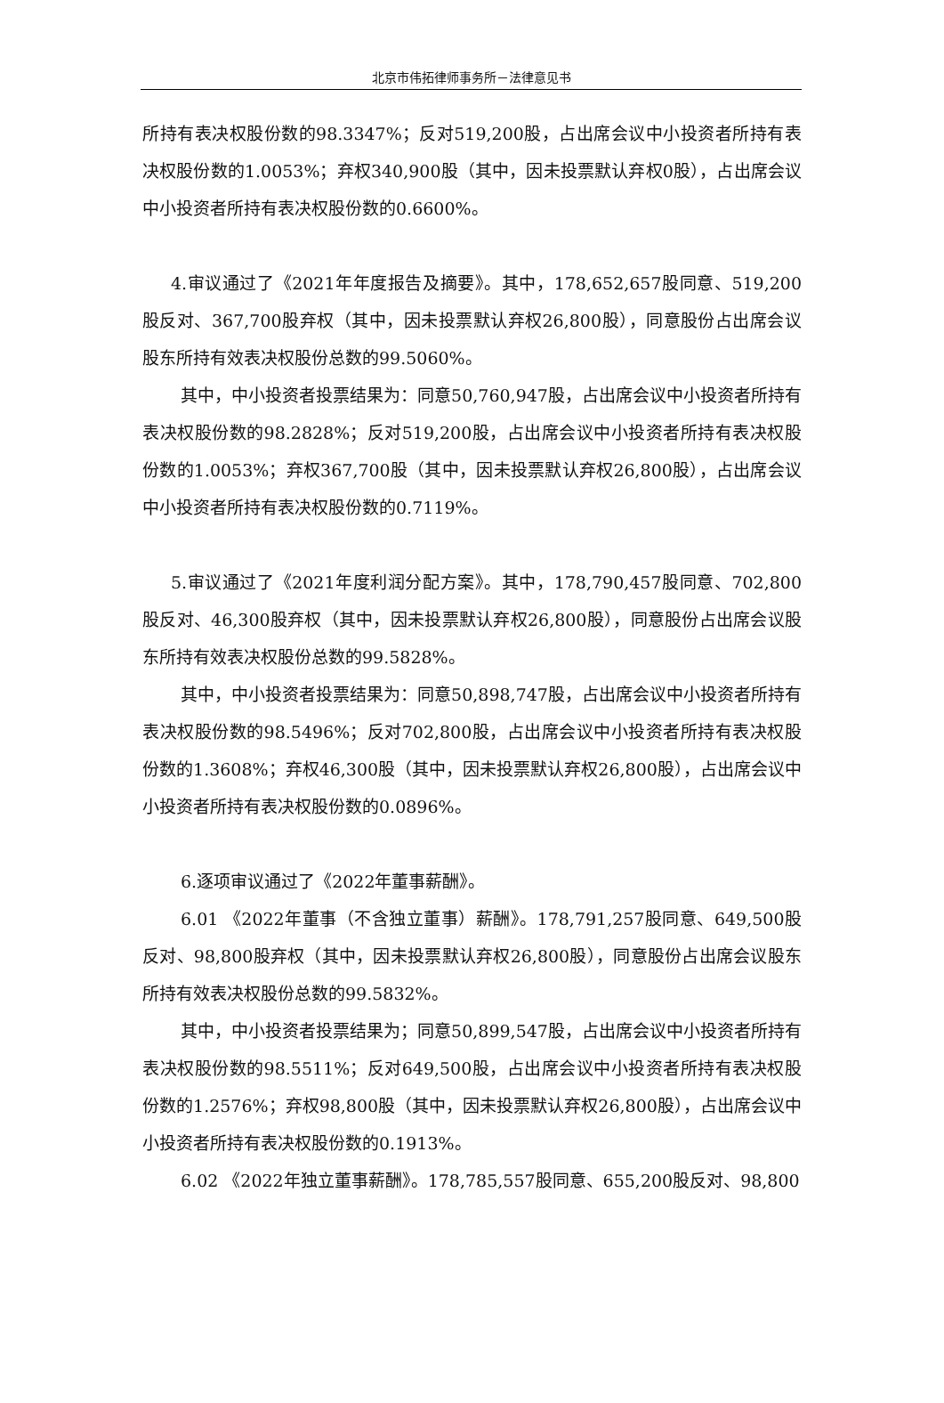北京市伟拓律师事务所－法律意见书
所持有表决权股份数的98.3347%；反对519,200股，占出席会议中小投资者所持有表决权股份数的1.0053%；弃权340,900股（其中，因未投票默认弃权0股），占出席会议中小投资者所持有表决权股份数的0.6600%。
4.审议通过了《2021年年度报告及摘要》。其中，178,652,657股同意、519,200股反对、367,700股弃权（其中，因未投票默认弃权26,800股），同意股份占出席会议股东所持有效表决权股份总数的99.5060%。
其中，中小投资者投票结果为：同意50,760,947股，占出席会议中小投资者所持有表决权股份数的98.2828%；反对519,200股，占出席会议中小投资者所持有表决权股份数的1.0053%；弃权367,700股（其中，因未投票默认弃权26,800股），占出席会议中小投资者所持有表决权股份数的0.7119%。
5.审议通过了《2021年度利润分配方案》。其中，178,790,457股同意、702,800股反对、46,300股弃权（其中，因未投票默认弃权26,800股），同意股份占出席会议股东所持有效表决权股份总数的99.5828%。
其中，中小投资者投票结果为：同意50,898,747股，占出席会议中小投资者所持有表决权股份数的98.5496%；反对702,800股，占出席会议中小投资者所持有表决权股份数的1.3608%；弃权46,300股（其中，因未投票默认弃权26,800股），占出席会议中小投资者所持有表决权股份数的0.0896%。
6.逐项审议通过了《2022年董事薪酬》。
6.01 《2022年董事（不含独立董事）薪酬》。178,791,257股同意、649,500股反对、98,800股弃权（其中，因未投票默认弃权26,800股），同意股份占出席会议股东所持有效表决权股份总数的99.5832%。
其中，中小投资者投票结果为；同意50,899,547股，占出席会议中小投资者所持有表决权股份数的98.5511%；反对649,500股，占出席会议中小投资者所持有表决权股份数的1.2576%；弃权98,800股（其中，因未投票默认弃权26,800股），占出席会议中小投资者所持有表决权股份数的0.1913%。
6.02 《2022年独立董事薪酬》。178,785,557股同意、655,200股反对、98,800